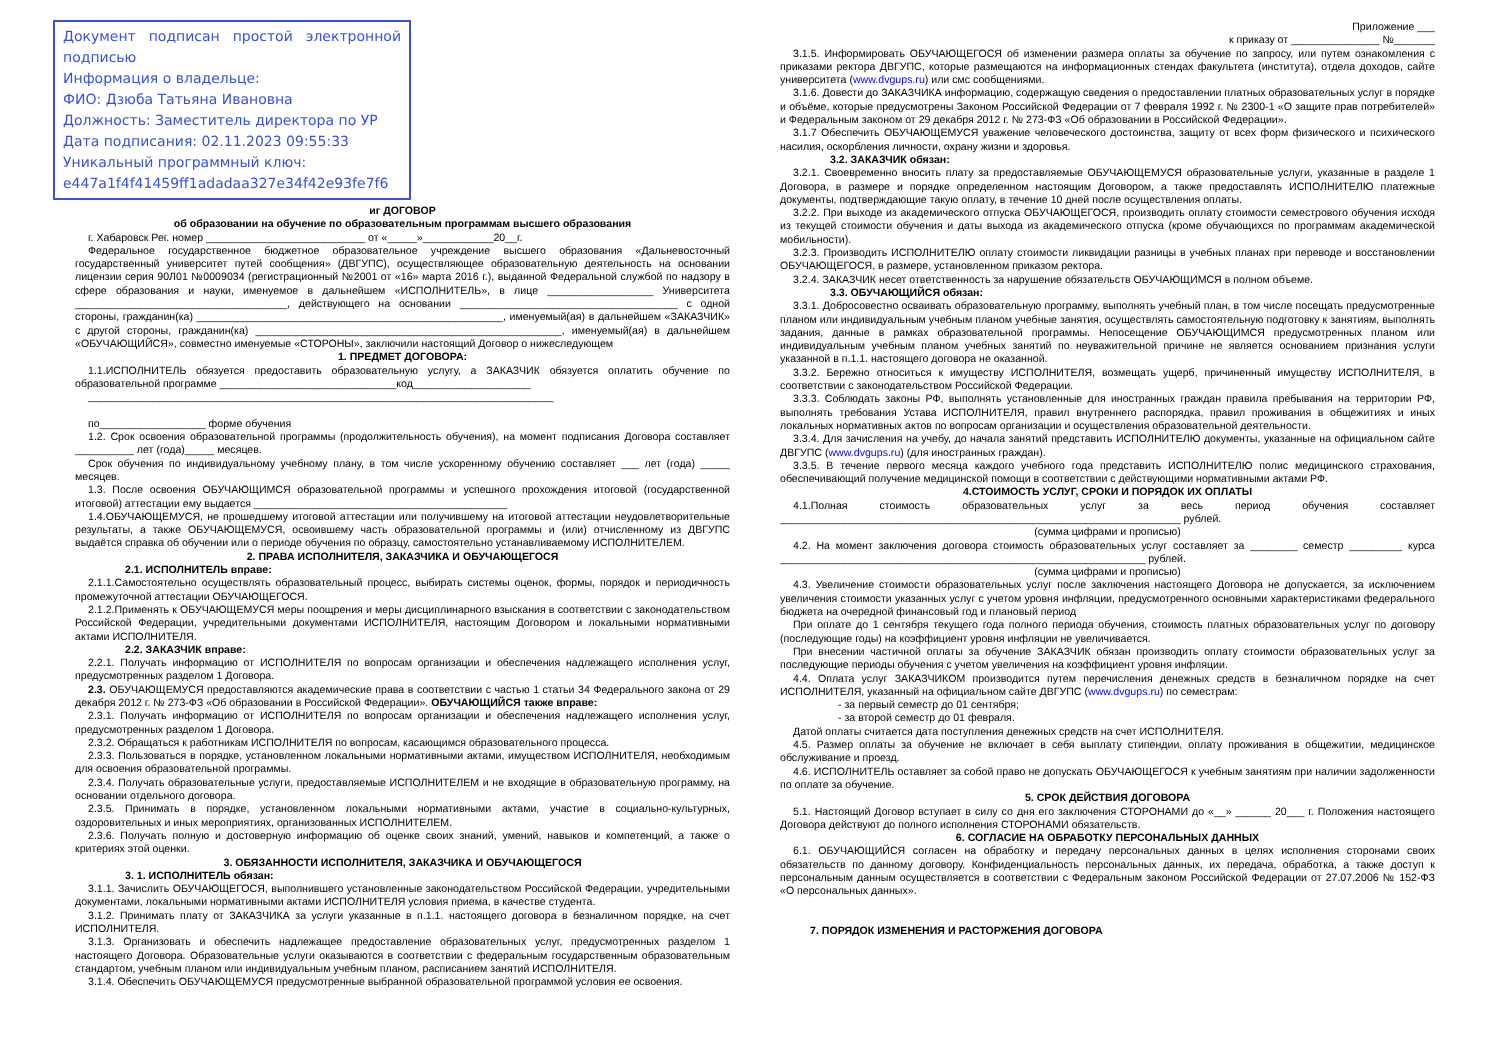Документ подписан простой электронной подписью
Информация о владельце:
ФИО: Дзюба Татьяна Ивановна
Должность: Заместитель директора по УР
Дата подписания: 02.11.2023 09:55:33
Уникальный программный ключ:
e447a1f4f41459ff1adadaa327e34f42e93fe7f6
иг ДОГОВОР
об образовании на обучение по образовательным программам высшего образования
г. Хабаровск Рег. номер ___________________________ от «_____»____________20__г.
Федеральное государственное бюджетное образовательное учреждение высшего образования «Дальневосточный государственный университет путей сообщения» (ДВГУПС), осуществляющее образовательную деятельность на основании лицензии серия 90Л01 №0009034 (регистрационный №2001 от «16» марта 2016 г.), выданной Федеральной службой по надзору в сфере образования и науки, именуемое в дальнейшем «ИСПОЛНИТЕЛЬ», в лице __________________ Университета ____________________________________, действующего на основании _____________________________________ с одной стороны, гражданин(ка) ____________________________________________________, именуемый(ая) в дальнейшем «ЗАКАЗЧИК» с другой стороны, гражданин(ка) ____________________________________________________, именуемый(ая) в дальнейшем «ОБУЧАЮЩИЙСЯ», совместно именуемые «СТОРОНЫ», заключили настоящий Договор о нижеследующем
1. ПРЕДМЕТ ДОГОВОРА:
1.1.ИСПОЛНИТЕЛЬ обязуется предоставить образовательную услугу, а ЗАКАЗЧИК обязуется оплатить обучение по образовательной программе ______________________________код____________________
_______________________________________________________________________________
по__________________ форме обучения
1.2. Срок освоения образовательной программы (продолжительность обучения), на момент подписания Договора составляет __________ лет (года)_____ месяцев.
Срок обучения по индивидуальному учебному плану, в том числе ускоренному обучению составляет ___ лет (года) _____ месяцев.
1.3. После освоения ОБУЧАЮЩИМСЯ образовательной программы и успешного прохождения итоговой (государственной итоговой) аттестации ему выдается ___________________________________________
1.4.ОБУЧАЮЩЕМУСЯ, не прошедшему итоговой аттестации или получившему на итоговой аттестации неудовлетворительные результаты, а также ОБУЧАЮЩЕМУСЯ, освоившему часть образовательной программы и (или) отчисленному из ДВГУПС выдаётся справка об обучении или о периоде обучения по образцу, самостоятельно устанавливаемому ИСПОЛНИТЕЛЕМ.
2. ПРАВА ИСПОЛНИТЕЛЯ, ЗАКАЗЧИКА И ОБУЧАЮЩЕГОСЯ
2.1. ИСПОЛНИТЕЛЬ вправе:
2.1.1.Самостоятельно осуществлять образовательный процесс, выбирать системы оценок, формы, порядок и периодичность промежуточной аттестации ОБУЧАЮЩЕГОСЯ.
2.1.2.Применять к ОБУЧАЮЩЕМУСЯ меры поощрения и меры дисциплинарного взыскания в соответствии с законодательством Российской Федерации, учредительными документами ИСПОЛНИТЕЛЯ, настоящим Договором и локальными нормативными актами ИСПОЛНИТЕЛЯ.
2.2. ЗАКАЗЧИК вправе:
2.2.1. Получать информацию от ИСПОЛНИТЕЛЯ по вопросам организации и обеспечения надлежащего исполнения услуг, предусмотренных разделом 1 Договора.
2.3. ОБУЧАЮЩЕМУСЯ предоставляются академические права в соответствии с частью 1 статьи 34 Федерального закона от 29 декабря 2012 г. № 273-ФЗ «Об образовании в Российской Федерации». ОБУЧАЮЩИЙСЯ также вправе:
2.3.1. Получать информацию от ИСПОЛНИТЕЛЯ по вопросам организации и обеспечения надлежащего исполнения услуг, предусмотренных разделом 1 Договора.
2.3.2. Обращаться к работникам ИСПОЛНИТЕЛЯ по вопросам, касающимся образовательного процесса.
2.3.3. Пользоваться в порядке, установленном локальными нормативными актами, имуществом ИСПОЛНИТЕЛЯ, необходимым для освоения образовательной программы.
2.3.4. Получать образовательные услуги, предоставляемые ИСПОЛНИТЕЛЕМ и не входящие в образовательную программу, на основании отдельного договора.
2.3.5. Принимать в порядке, установленном локальными нормативными актами, участие в социально-культурных, оздоровительных и иных мероприятиях, организованных ИСПОЛНИТЕЛЕМ.
2.3.6. Получать полную и достоверную информацию об оценке своих знаний, умений, навыков и компетенций, а также о критериях этой оценки.
3. ОБЯЗАННОСТИ ИСПОЛНИТЕЛЯ, ЗАКАЗЧИКА И ОБУЧАЮЩЕГОСЯ
3. 1. ИСПОЛНИТЕЛЬ обязан:
3.1.1. Зачислить ОБУЧАЮЩЕГОСЯ, выполнившего установленные законодательством Российской Федерации, учредительными документами, локальными нормативными актами ИСПОЛНИТЕЛЯ условия приема, в качестве студента.
3.1.2. Принимать плату от ЗАКАЗЧИКА за услуги указанные в п.1.1. настоящего договора в безналичном порядке, на счет ИСПОЛНИТЕЛЯ.
3.1.3. Организовать и обеспечить надлежащее предоставление образовательных услуг, предусмотренных разделом 1 настоящего Договора. Образовательные услуги оказываются в соответствии с федеральным государственным образовательным стандартом, учебным планом или индивидуальным учебным планом, расписанием занятий ИСПОЛНИТЕЛЯ.
3.1.4. Обеспечить ОБУЧАЮЩЕМУСЯ предусмотренные выбранной образовательной программой условия ее освоения.
Приложение ___
к приказу от _______________ №_______
3.1.5. Информировать ОБУЧАЮЩЕГОСЯ об изменении размера оплаты за обучение по запросу, или путем ознакомления с приказами ректора ДВГУПС, которые размещаются на информационных стендах факультета (института), отдела доходов, сайте университета (www.dvgups.ru) или смс сообщениями.
3.1.6. Довести до ЗАКАЗЧИКА информацию, содержащую сведения о предоставлении платных образовательных услуг в порядке и объёме, которые предусмотрены Законом Российской Федерации от 7 февраля 1992 г. № 2300-1 «О защите прав потребителей» и Федеральным законом от 29 декабря 2012 г. № 273-ФЗ «Об образовании в Российской Федерации».
3.1.7 Обеспечить ОБУЧАЮЩЕМУСЯ уважение человеческого достоинства, защиту от всех форм физического и психического насилия, оскорбления личности, охрану жизни и здоровья.
3.2. ЗАКАЗЧИК обязан:
3.2.1. Своевременно вносить плату за предоставляемые ОБУЧАЮЩЕМУСЯ образовательные услуги, указанные в разделе 1 Договора, в размере и порядке определенном настоящим Договором, а также предоставлять ИСПОЛНИТЕЛЮ платежные документы, подтверждающие такую оплату, в течение 10 дней после осуществления оплаты.
3.2.2. При выходе из академического отпуска ОБУЧАЮЩЕГОСЯ, производить оплату стоимости семестрового обучения исходя из текущей стоимости обучения и даты выхода из академического отпуска (кроме обучающихся по программам академической мобильности).
3.2.3. Производить ИСПОЛНИТЕЛЮ оплату стоимости ликвидации разницы в учебных планах при переводе и восстановлении ОБУЧАЮЩЕГОСЯ, в размере, установленном приказом ректора.
3.2.4. ЗАКАЗЧИК несет ответственность за нарушение обязательств ОБУЧАЮЩИМСЯ в полном объеме.
3.3. ОБУЧАЮЩИЙСЯ обязан:
3.3.1. Добросовестно осваивать образовательную программу, выполнять учебный план, в том числе посещать предусмотренные планом или индивидуальным учебным планом учебные занятия, осуществлять самостоятельную подготовку к занятиям, выполнять задания, данные в рамках образовательной программы. Непосещение ОБУЧАЮЩИМСЯ предусмотренных планом или индивидуальным учебным планом учебных занятий по неуважительной причине не является основанием признания услуги указанной в п.1.1. настоящего договора не оказанной.
3.3.2. Бережно относиться к имуществу ИСПОЛНИТЕЛЯ, возмещать ущерб, причиненный имуществу ИСПОЛНИТЕЛЯ, в соответствии с законодательством Российской Федерации.
3.3.3. Соблюдать законы РФ, выполнять установленные для иностранных граждан правила пребывания на территории РФ, выполнять требования Устава ИСПОЛНИТЕЛЯ, правил внутреннего распорядка, правил проживания в общежитиях и иных локальных нормативных актов по вопросам организации и осуществления образовательной деятельности.
3.3.4. Для зачисления на учебу, до начала занятий представить ИСПОЛНИТЕЛЮ документы, указанные на официальном сайте ДВГУПС (www.dvgups.ru) (для иностранных граждан).
3.3.5. В течение первого месяца каждого учебного года представить ИСПОЛНИТЕЛЮ полис медицинского страхования, обеспечивающий получение медицинской помощи в соответствии с действующими нормативными актами РФ.
4.СТОИМОСТЬ УСЛУГ, СРОКИ И ПОРЯДОК ИХ ОПЛАТЫ
4.1.Полная стоимость образовательных услуг за весь период обучения составляет ____________________________________________________________________ рублей.
(сумма цифрами и прописью)
4.2. На момент заключения договора стоимость образовательных услуг составляет за ________ семестр _________ курса ______________________________________________________________ рублей.
(сумма цифрами и прописью)
4.3. Увеличение стоимости образовательных услуг после заключения настоящего Договора не допускается, за исключением увеличения стоимости указанных услуг с учетом уровня инфляции, предусмотренного основными характеристиками федерального бюджета на очередной финансовый год и плановый период
При оплате до 1 сентября текущего года полного периода обучения, стоимость платных образовательных услуг по договору (последующие годы) на коэффициент уровня инфляции не увеличивается.
При внесении частичной оплаты за обучение ЗАКАЗЧИК обязан производить оплату стоимости образовательных услуг за последующие периоды обучения с учетом увеличения на коэффициент уровня инфляции.
4.4. Оплата услуг ЗАКАЗЧИКОМ производится путем перечисления денежных средств в безналичном порядке на счет ИСПОЛНИТЕЛЯ, указанный на официальном сайте ДВГУПС (www.dvgups.ru) по семестрам:
- за первый семестр до 01 сентября;
- за второй семестр до 01 февраля.
Датой оплаты считается дата поступления денежных средств на счет ИСПОЛНИТЕЛЯ.
4.5. Размер оплаты за обучение не включает в себя выплату стипендии, оплату проживания в общежитии, медицинское обслуживание и проезд.
4.6. ИСПОЛНИТЕЛЬ оставляет за собой право не допускать ОБУЧАЮЩЕГОСЯ к учебным занятиям при наличии задолженности по оплате за обучение.
5. СРОК ДЕЙСТВИЯ ДОГОВОРА
5.1. Настоящий Договор вступает в силу со дня его заключения СТОРОНАМИ до «__» ______ 20___ г. Положения настоящего Договора действуют до полного исполнения СТОРОНАМИ обязательств.
6. СОГЛАСИЕ НА ОБРАБОТКУ ПЕРСОНАЛЬНЫХ ДАННЫХ
6.1. ОБУЧАЮЩИЙСЯ согласен на обработку и передачу персональных данных в целях исполнения сторонами своих обязательств по данному договору. Конфиденциальность персональных данных, их передача, обработка, а также доступ к персональным данным осуществляется в соответствии с Федеральным законом Российской Федерации от 27.07.2006 № 152-ФЗ «О персональных данных».
7. ПОРЯДОК ИЗМЕНЕНИЯ И РАСТОРЖЕНИЯ ДОГОВОРА